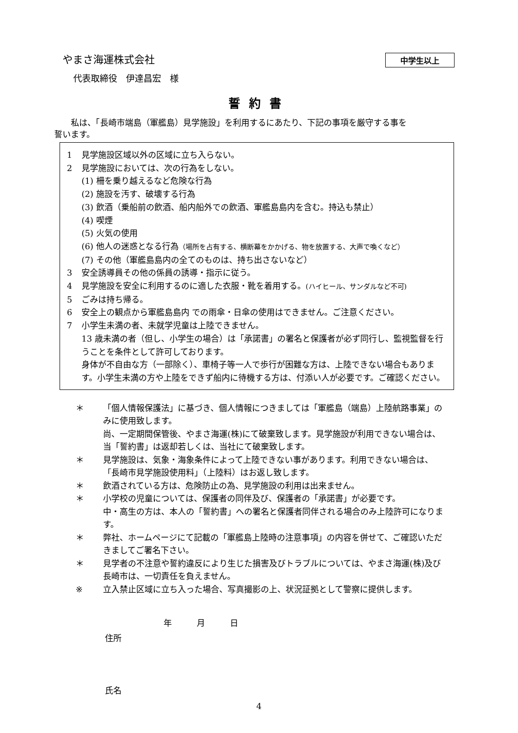やまさ海運株式会社
中学生以上
代表取締役　伊達昌宏　様
誓約書
私は、「長崎市端島（軍艦島）見学施設」を利用するにあたり、下記の事項を厳守する事を
誓います。
1 見学施設区域以外の区域に立ち入らない。
2 見学施設においては、次の行為をしない。
(1) 柵を乗り越えるなど危険な行為
(2) 施設を汚す、破壊する行為
(3) 飲酒（乗船前の飲酒、船内船外での飲酒、軍艦島島内を含む。持込も禁止）
(4) 喫煙
(5) 火気の使用
(6) 他人の迷惑となる行為（場所を占有する、横断幕をかかげる、物を放置する、大声で喚くなど）
(7) その他（軍艦島島内の全てのものは、持ち出さないなど）
3 安全誘導員その他の係員の誘導・指示に従う。
4 見学施設を安全に利用するのに適した衣服・靴を着用する。(ハイヒール、サンダルなど不可)
5 ごみは持ち帰る。
6 安全上の観点から軍艦島島内 での雨傘・日傘の使用はできません。ご注意ください。
7 小学生未満の者、未就学児童は上陸できません。
13 歳未満の者（但し、小学生の場合）は「承諾書」の署名と保護者が必ず同行し、監視監督を行うことを条件として許可しております。
身体が不自由な方（一部除く）、車椅子等一人で歩行が困難な方は、上陸できない場合もあります。小学生未満の方や上陸をできず船内に待機する方は、付添い人が必要です。ご確認ください。
＊ 「個人情報保護法」に基づき、個人情報につきましては「軍艦島（端島）上陸航路事業」のみに使用致します。
尚、一定期間保管後、やまさ海運(株)にて破棄致します。見学施設が利用できない場合は、当「誓約書」は返却若しくは、当社にて破棄致します。
＊ 見学施設は、気象・海象条件によって上陸できない事があります。利用できない場合は、「長崎市見学施設使用料」（上陸料）はお返し致します。
＊ 飲酒されている方は、危険防止の為、見学施設の利用は出来ません。
＊ 小学校の児童については、保護者の同伴及び、保護者の「承諾書」が必要です。
中・高生の方は、本人の「誓約書」への署名と保護者同伴される場合のみ上陸許可になります。
＊ 弊社、ホームページにて記載の「軍艦島上陸時の注意事項」の内容を併せて、ご確認いただきましてご署名下さい。
＊ 見学者の不注意や誓約違反により生じた損害及びトラブルについては、やまさ海運(株)及び長崎市は、一切責任を負えません。
※ 立入禁止区域に立ち入った場合、写真撮影の上、状況証拠として警察に提供します。
年　　　月　　　日
住所
氏名
4